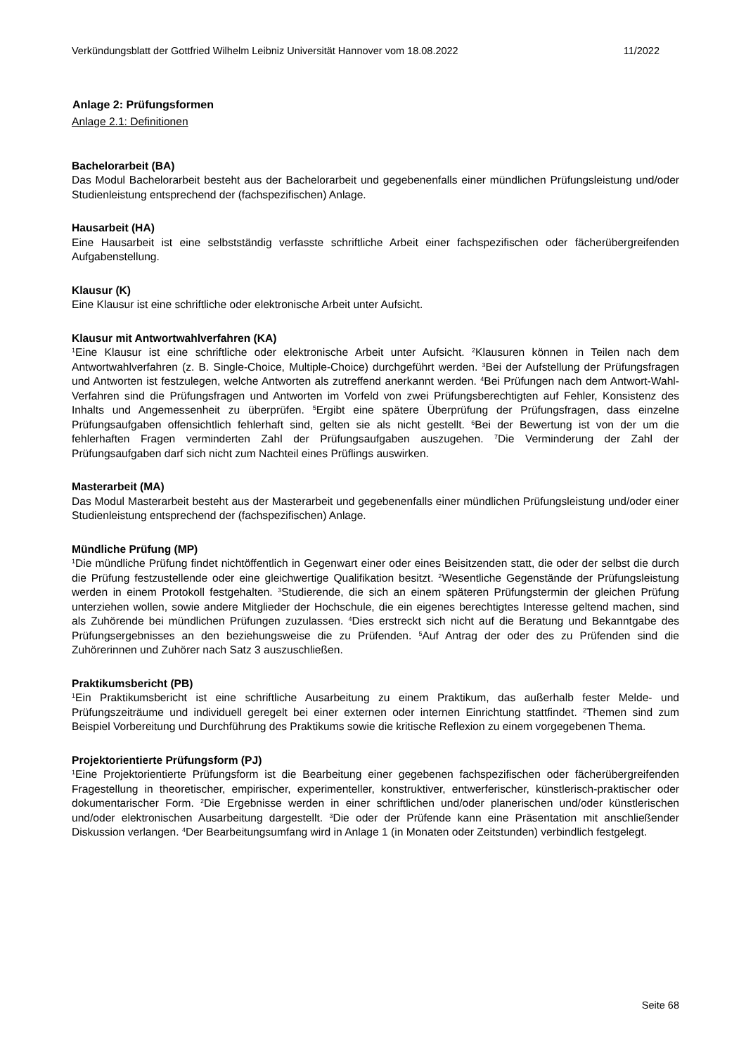Verkündungsblatt der Gottfried Wilhelm Leibniz Universität Hannover vom 18.08.2022 11/2022
Anlage 2: Prüfungsformen
Anlage 2.1: Definitionen
Bachelorarbeit (BA)
Das Modul Bachelorarbeit besteht aus der Bachelorarbeit und gegebenenfalls einer mündlichen Prüfungsleistung und/oder Studienleistung entsprechend der (fachspezifischen) Anlage.
Hausarbeit (HA)
Eine Hausarbeit ist eine selbstständig verfasste schriftliche Arbeit einer fachspezifischen oder fächerübergreifenden Aufgabenstellung.
Klausur (K)
Eine Klausur ist eine schriftliche oder elektronische Arbeit unter Aufsicht.
Klausur mit Antwortwahlverfahren (KA)
<sup>1</sup> Eine Klausur ist eine schriftliche oder elektronische Arbeit unter Aufsicht. <sup>2</sup>Klausuren können in Teilen nach dem Antwortwahlverfahren (z. B. Single-Choice, Multiple-Choice) durchgeführt werden. <sup>3</sup>Bei der Aufstellung der Prüfungsfragen und Antworten ist festzulegen, welche Antworten als zutreffend anerkannt werden. <sup>4</sup>Bei Prüfungen nach dem Antwort-Wahl-Verfahren sind die Prüfungsfragen und Antworten im Vorfeld von zwei Prüfungsberechtigten auf Fehler, Konsistenz des Inhalts und Angemessenheit zu überprüfen. <sup>5</sup>Ergibt eine spätere Überprüfung der Prüfungsfragen, dass einzelne Prüfungsaufgaben offensichtlich fehlerhaft sind, gelten sie als nicht gestellt. <sup>6</sup>Bei der Bewertung ist von der um die fehlerhaften Fragen verminderten Zahl der Prüfungsaufgaben auszugehen. <sup>7</sup>Die Verminderung der Zahl der Prüfungsaufgaben darf sich nicht zum Nachteil eines Prüflings auswirken.
Masterarbeit (MA)
Das Modul Masterarbeit besteht aus der Masterarbeit und gegebenenfalls einer mündlichen Prüfungsleistung und/oder einer Studienleistung entsprechend der (fachspezifischen) Anlage.
Mündliche Prüfung (MP)
<sup>1</sup> Die mündliche Prüfung findet nichtöffentlich in Gegenwart einer oder eines Beisitzenden statt, die oder der selbst die durch die Prüfung festzustellende oder eine gleichwertige Qualifikation besitzt. <sup>2</sup>Wesentliche Gegenstände der Prüfungsleistung werden in einem Protokoll festgehalten. <sup>3</sup>Studierende, die sich an einem späteren Prüfungstermin der gleichen Prüfung unterziehen wollen, sowie andere Mitglieder der Hochschule, die ein eigenes berechtigtes Interesse geltend machen, sind als Zuhörende bei mündlichen Prüfungen zuzulassen. <sup>4</sup>Dies erstreckt sich nicht auf die Beratung und Bekanntgabe des Prüfungsergebnisses an den beziehungsweise die zu Prüfenden. <sup>5</sup>Auf Antrag der oder des zu Prüfenden sind die Zuhörerinnen und Zuhörer nach Satz 3 auszuschließen.
Praktikumsbericht (PB)
<sup>1</sup> Ein Praktikumsbericht ist eine schriftliche Ausarbeitung zu einem Praktikum, das außerhalb fester Melde- und Prüfungszeiträume und individuell geregelt bei einer externen oder internen Einrichtung stattfindet. <sup>2</sup>Themen sind zum Beispiel Vorbereitung und Durchführung des Praktikums sowie die kritische Reflexion zu einem vorgegebenen Thema.
Projektorientierte Prüfungsform (PJ)
<sup>1</sup> Eine Projektorientierte Prüfungsform ist die Bearbeitung einer gegebenen fachspezifischen oder fächerübergreifenden Fragestellung in theoretischer, empirischer, experimenteller, konstruktiver, entwerferischer, künstlerisch-praktischer oder dokumentarischer Form. <sup>2</sup>Die Ergebnisse werden in einer schriftlichen und/oder planerischen und/oder künstlerischen und/oder elektronischen Ausarbeitung dargestellt. <sup>3</sup>Die oder der Prüfende kann eine Präsentation mit anschließender Diskussion verlangen. <sup>4</sup>Der Bearbeitungsumfang wird in Anlage 1 (in Monaten oder Zeitstunden) verbindlich festgelegt.
Seite 68